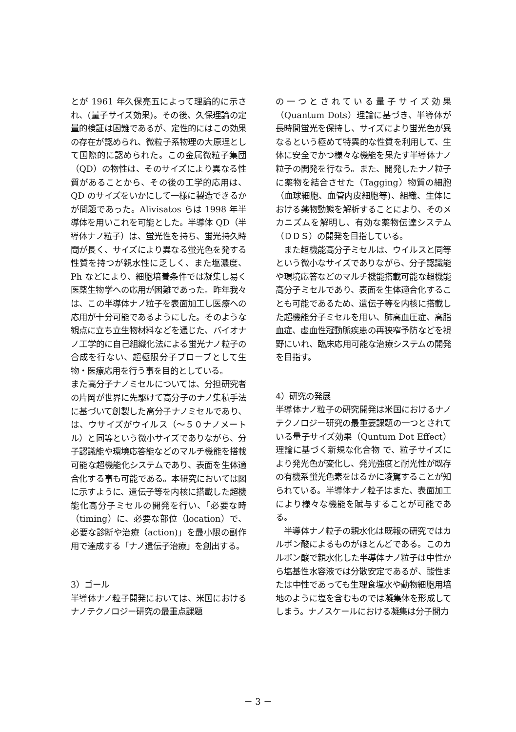とが 1961 年久保亮五によって理論的に示され、(量子サイズ効果)。その後、久保理論の定量的検証は困難であるが、定性的にはこの効果の存在が認められ、微粒子系物理の大原理として国際的に認められた。この金属微粒子集団（QD）の物性は、そのサイズにより異なる性質があることから、その後の工学的応用は、QD のサイズをいかにして一様に製造できるかが問題であった。Alivisatos らは 1998 年半導体を用いこれを可能とした。半導体 QD（半導体ナノ粒子）は、蛍光性を持ち、蛍光持久時間が長く、サイズにより異なる蛍光色を発する性質を持つが親水性に乏しく、また塩濃度、Ph などにより、細胞培養条件では凝集し易く医薬生物学への応用が困難であった。昨年我々は、この半導体ナノ粒子を表面加工し医療への応用が十分可能であるようにした。そのような観点に立ち立生物材料などを通じた、バイオナノ工学的に自己組織化法による蛍光ナノ粒子の合成を行ない、超極限分子プローブとして生物・医療応用を行う事を目的としている。
また高分子ナノミセルについては、分担研究者の片岡が世界に先駆けて高分子のナノ集積手法に基づいて創製した高分子ナノミセルであり、は、ウサイズがウイルス（～５０ナノメートル）と同等という微小サイズでありながら、分子認識能や環境応答能などのマルチ機能を搭載可能な超機能化システムであり、表面を生体適合化する事も可能である。本研究においては図に示すように、遺伝子等を内核に搭載した超機能化高分子ミセルの開発を行い、「必要な時（timing）に、必要な部位（location）で、必要な診断や治療（action)」を最小限の副作用で達成する「ナノ遺伝子治療」を創出する。
3）ゴール
半導体ナノ粒子開発においては、米国におけるナノテクノロジー研究の最重点課題
の一つとされている量子サイズ効果（Quantum Dots）理論に基づき、半導体が長時間蛍光を保持し、サイズにより蛍光色が異なるという極めて特異的な性質を利用して、生体に安全でかつ様々な機能を果たす半導体ナノ粒子の開発を行なう。また、開発したナノ粒子に薬物を結合させた（Tagging）物質の細胞（血球細胞、血管内皮細胞等)、組織、生体における薬物動態を解析することにより、そのメカニズムを解明し、有効な薬物伝達システム（ＤＤＳ）の開発を目指している。
　また超機能高分子ミセルは、ウイルスと同等という微小なサイズでありながら、分子認識能や環境応答などのマルチ機能搭載可能な超機能高分子ミセルであり、表面を生体適合化することも可能であるため、遺伝子等を内核に搭載した超機能分子ミセルを用い、肺高血圧症、高脂血症、虚血性冠動脈疾患の再狭窄予防などを視野にいれ、臨床応用可能な治療システムの開発を目指す。
4）研究の発展
半導体ナノ粒子の研究開発は米国におけるナノテクノロジー研究の最重要課題の一つとされている量子サイズ効果（Quntum Dot Effect）理論に基づく新規な化合物 で、粒子サイズにより発光色が変化し、発光強度と耐光性が既存の有機系蛍光色素をはるかに凌駕することが知られている。半導体ナノ粒子はまた、表面加工により様々な機能を賦与することが可能である。
　半導体ナノ粒子の親水化は既報の研究ではカルボン酸によるものがほとんどである。このカルボン酸で親水化した半導体ナノ粒子は中性から塩基性水容液では分散安定であるが、酸性または中性であっても生理食塩水や動物細胞用培地のように塩を含むものでは凝集体を形成してしまう。ナノスケールにおける凝集は分子間力
－ 3 －